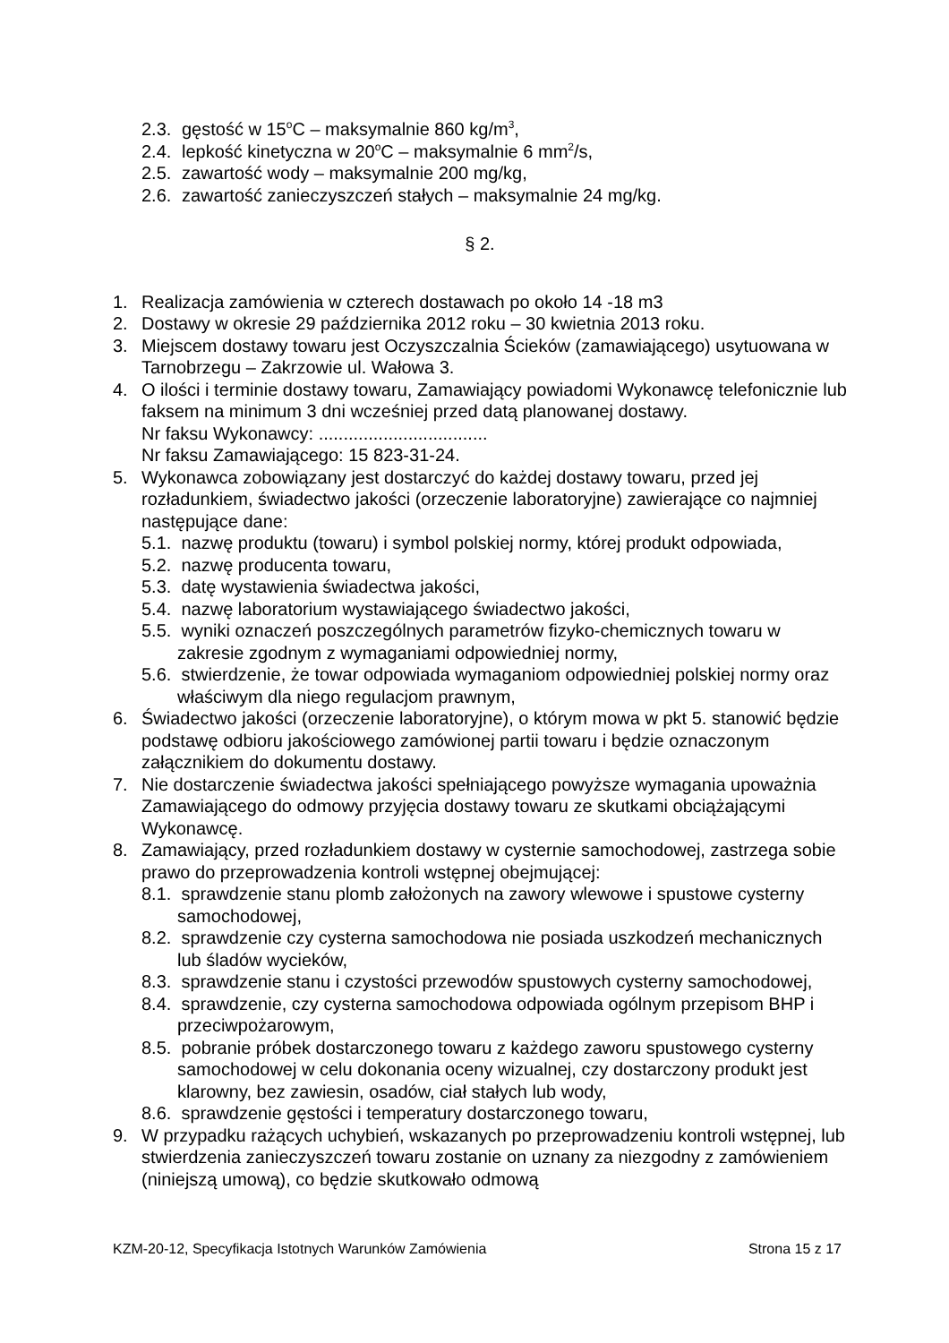2.3. gęstość w 15<sup>o</sup>C – maksymalnie 860 kg/m<sup>3</sup>,
2.4. lepkość kinetyczna w 20<sup>o</sup>C – maksymalnie 6 mm<sup>2</sup>/s,
2.5. zawartość wody – maksymalnie 200 mg/kg,
2.6. zawartość zanieczyszczeń stałych – maksymalnie 24 mg/kg.
§ 2.
1. Realizacja zamówienia w czterech dostawach po około 14 -18 m3
2. Dostawy w okresie 29 października 2012 roku – 30 kwietnia 2013 roku.
3. Miejscem dostawy towaru jest Oczyszczalnia Ścieków (zamawiającego) usytuowana w Tarnobrzegu – Zakrzowie ul. Wałowa 3.
4. O ilości i terminie dostawy towaru, Zamawiający powiadomi Wykonawcę telefonicznie lub faksem na minimum 3 dni wcześniej przed datą planowanej dostawy.
Nr faksu Wykonawcy: ..................................
Nr faksu Zamawiającego: 15 823-31-24.
5. Wykonawca zobowiązany jest dostarczyć do każdej dostawy towaru, przed jej rozładunkiem, świadectwo jakości (orzeczenie laboratoryjne) zawierające co najmniej następujące dane:
5.1. nazwę produktu (towaru) i symbol polskiej normy, której produkt odpowiada,
5.2. nazwę producenta towaru,
5.3. datę wystawienia świadectwa jakości,
5.4. nazwę laboratorium wystawiającego świadectwo jakości,
5.5. wyniki oznaczeń poszczególnych parametrów fizyko-chemicznych towaru w zakresie zgodnym z wymaganiami odpowiedniej normy,
5.6. stwierdzenie, że towar odpowiada wymaganiom odpowiedniej polskiej normy oraz właściwym dla niego regulacjom prawnym,
6. Świadectwo jakości (orzeczenie laboratoryjne), o którym mowa w pkt 5. stanowić będzie podstawę odbioru jakościowego zamówionej partii towaru i będzie oznaczonym załącznikiem do dokumentu dostawy.
7. Nie dostarczenie świadectwa jakości spełniającego powyższe wymagania upoważnia Zamawiającego do odmowy przyjęcia dostawy towaru ze skutkami obciążającymi Wykonawcę.
8. Zamawiający, przed rozładunkiem dostawy w cysternie samochodowej, zastrzega sobie prawo do przeprowadzenia kontroli wstępnej obejmującej:
8.1. sprawdzenie stanu plomb założonych na zawory wlewowe i spustowe cysterny samochodowej,
8.2. sprawdzenie czy cysterna samochodowa nie posiada uszkodzeń mechanicznych lub śladów wycieków,
8.3. sprawdzenie stanu i czystości przewodów spustowych cysterny samochodowej,
8.4. sprawdzenie, czy cysterna samochodowa odpowiada ogólnym przepisom BHP i przeciwpożarowym,
8.5. pobranie próbek dostarczonego towaru z każdego zaworu spustowego cysterny samochodowej w celu dokonania oceny wizualnej, czy dostarczony produkt jest klarowny, bez zawiesin, osadów, ciał stałych lub wody,
8.6. sprawdzenie gęstości i temperatury dostarczonego towaru,
9. W przypadku rażących uchybień, wskazanych po przeprowadzeniu kontroli wstępnej, lub stwierdzenia zanieczyszczeń towaru zostanie on uznany za niezgodny z zamówieniem (niniejszą umową), co będzie skutkowało odmową
KZM-20-12, Specyfikacja Istotnych Warunków Zamówienia Strona 15 z 17